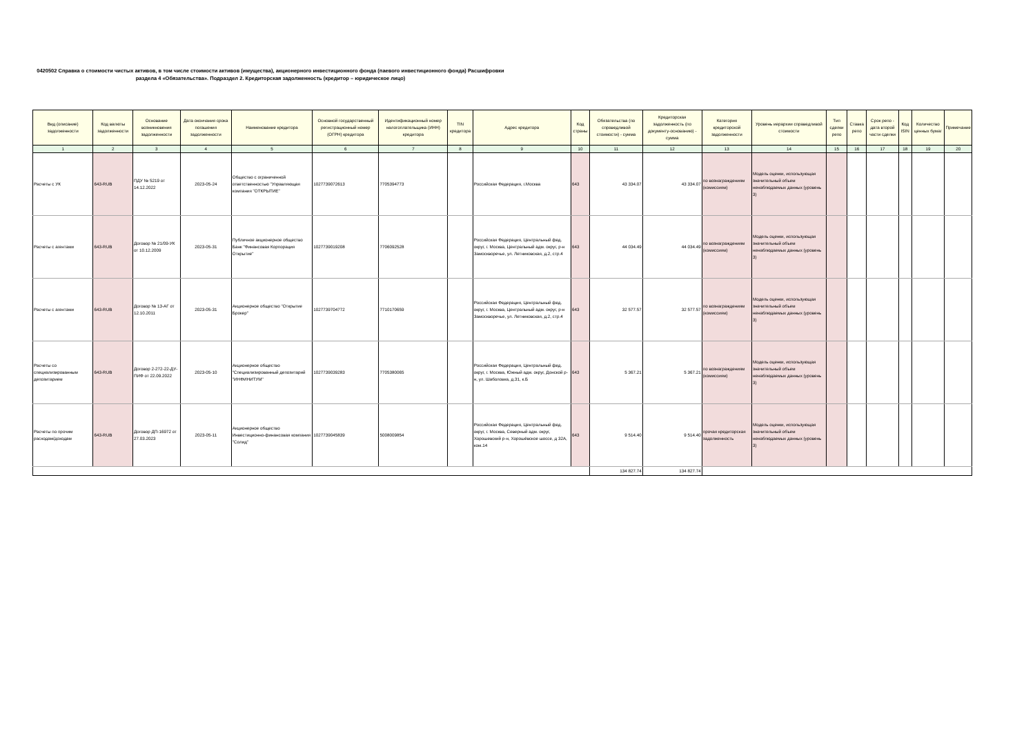0420502 Справка о стоимости чистых активов, в том числе стоимости активов (имущества), акционерного инвестиционного фонда (паевого инвестиционного фонда) Расшифровки раздела 4 «Обязательства». Подраздел 2. Кредиторская задолженность (кредитор – юридическое лицо)
| Вид (описание) задолженности | Код валюты задолженности | Основание возникновения задолженности | Дата окончания срока погашения задолженности | Наименование кредитора | Основной государственный регистрационный номер (ОГРН) кредитора | Идентификационный номер налогоплательщика (ИНН) кредитора | TIN кредитора | Адрес кредитора | Код страны | Обязательства (по справедливой стоимости) - сумма | Кредиторская задолженность (по документу-основанию) - сумма | Категория кредиторской задолженности | Уровень иерархии справедливой стоимости | Тип сделки репо | Ставка репо | Срок репо - дата второй части сделки | Код ISIN | Количество ценных бумаг | Примечание |
| --- | --- | --- | --- | --- | --- | --- | --- | --- | --- | --- | --- | --- | --- | --- | --- | --- | --- | --- | --- |
| 1 | 2 | 3 | 4 | 5 | 6 | 7 | 8 | 9 | 10 | 11 | 12 | 13 | 14 | 15 | 16 | 17 | 18 | 19 | 20 |
| Расчеты с УК | 643-RUB | ПДУ № 5219 от 14.12.2022 | 2023-05-24 | Общество с ограниченной ответственностью "Управляющая компания "ОТКРЫТИЕ" | 1027739072613 | 7705394773 | | Российская Федерация, г.Москва | 643 | 43 334.07 | 43 334.07 | по вознаграждениям (комиссиям) | Модель оценки, использующая значительный объем ненаблюдаемых данных (уровень 3) | | | | | | |
| Расчеты с агентами | 643-RUB | Договор № 21/09-УК от 10.12.2009 | 2023-05-31 | Публичное акционерное общество Банк "Финансовая Корпорация Открытие" | 1027739019208 | 7706092528 | | Российская Федерация, Центральный фед. округ, г. Москва, Центральный адм. округ, р-н Замоскворечье, ул. Летниковская, д.2, стр.4 | 643 | 44 034.49 | 44 034.49 | по вознаграждениям (комиссиям) | Модель оценки, использующая значительный объем ненаблюдаемых данных (уровень 3) | | | | | | |
| Расчеты с агентами | 643-RUB | Договор № 13-АГ от 12.10.2011 | 2023-05-31 | Акционерное общество "Открытие Брокер" | 1027739704772 | 7710170659 | | Российская Федерация, Центральный фед. округ, г. Москва, Центральный адм. округ, р-н Замоскворечье, ул. Летниковская, д.2, стр.4 | 643 | 32 577.57 | 32 577.57 | по вознаграждениям (комиссиям) | Модель оценки, использующая значительный объем ненаблюдаемых данных (уровень 3) | | | | | | |
| Расчеты со специализированным депозитарием | 643-RUB | Договор 2-272-22-ДУ-ПИФ от 22.09.2022 | 2023-05-10 | Акционерное общество "Специализированный депозитарий "ИНФИНИТУМ" | 1027739039283 | 7705380065 | | Российская Федерация, Центральный фед. округ, г. Москва, Южный адм. округ, Донской р-н, ул. Шаболовка, д.31, к.Б | 643 | 5 367.21 | 5 367.21 | по вознаграждениям (комиссиям) | Модель оценки, использующая значительный объем ненаблюдаемых данных (уровень 3) | | | | | | |
| Расчеты по прочим расходам/доходам | 643-RUB | Договор ДП-16972 от 27.03.2023 | 2023-05-11 | Акционерное общество Инвестиционно-финансовая компания "Солид" | 1027739045839 | 5008009854 | | Российская Федерация, Центральный фед. округ, г. Москва, Северный адм. округ, Хорошевский р-н, Хорошёвское шоссе, д 32А, ком.14 | 643 | 9 514.40 | 9 514.40 | прочая кредиторская задолженность | Модель оценки, использующая значительный объем ненаблюдаемых данных (уровень 3) | | | | | | |
| | | | | | | | | | | 134 827.74 | 134 827.74 | | | | | | | | |